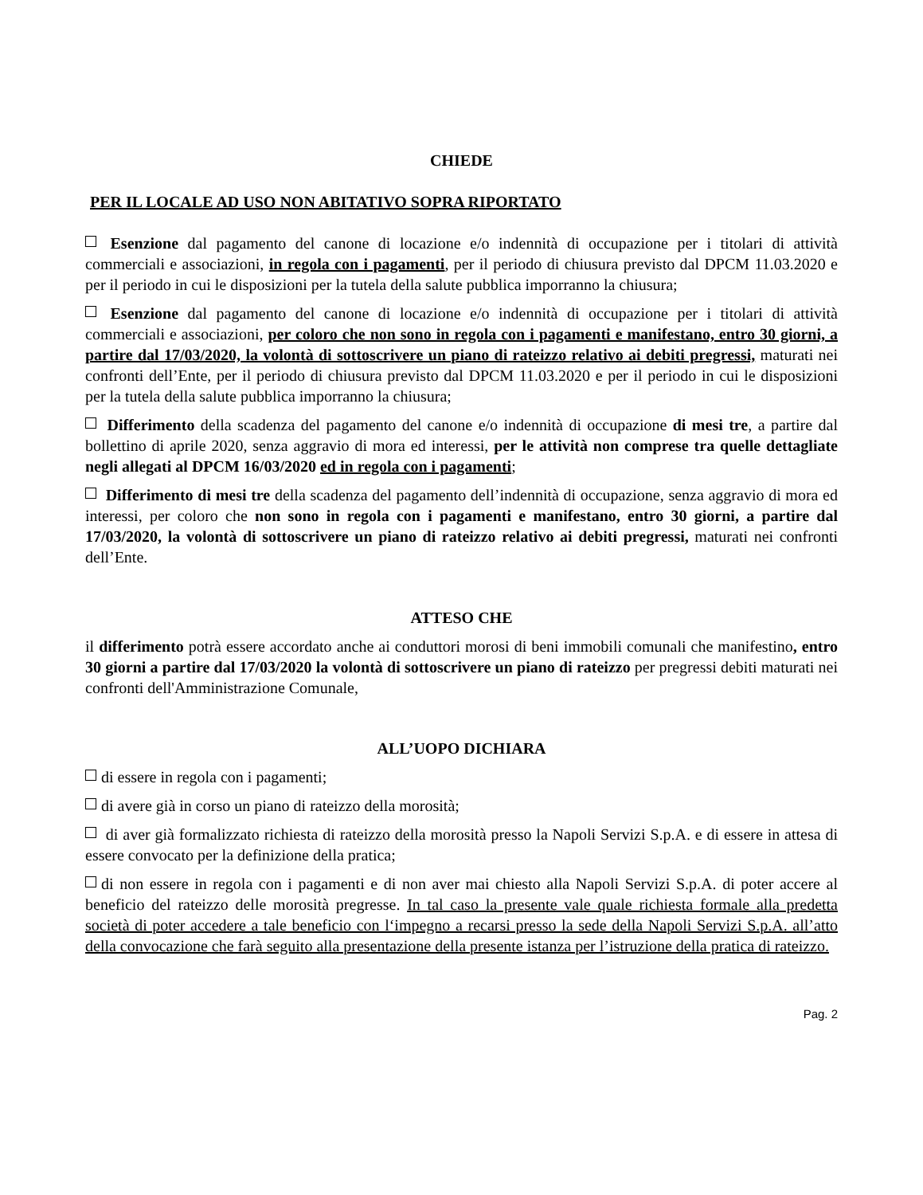CHIEDE
PER IL LOCALE AD USO NON ABITATIVO SOPRA RIPORTATO
Esenzione dal pagamento del canone di locazione e/o indennità di occupazione per i titolari di attività commerciali e associazioni, in regola con i pagamenti, per il periodo di chiusura previsto dal DPCM 11.03.2020 e per il periodo in cui le disposizioni per la tutela della salute pubblica imporranno la chiusura;
Esenzione dal pagamento del canone di locazione e/o indennità di occupazione per i titolari di attività commerciali e associazioni, per coloro che non sono in regola con i pagamenti e manifestano, entro 30 giorni, a partire dal 17/03/2020, la volontà di sottoscrivere un piano di rateizzo relativo ai debiti pregressi, maturati nei confronti dell’Ente, per il periodo di chiusura previsto dal DPCM 11.03.2020 e per il periodo in cui le disposizioni per la tutela della salute pubblica imporranno la chiusura;
Differimento della scadenza del pagamento del canone e/o indennità di occupazione di mesi tre, a partire dal bollettino di aprile 2020, senza aggravio di mora ed interessi, per le attività non comprese tra quelle dettagliate negli allegati al DPCM 16/03/2020 ed in regola con i pagamenti;
Differimento di mesi tre della scadenza del pagamento dell’indennità di occupazione, senza aggravio di mora ed interessi, per coloro che non sono in regola con i pagamenti e manifestano, entro 30 giorni, a partire dal 17/03/2020, la volontà di sottoscrivere un piano di rateizzo relativo ai debiti pregressi, maturati nei confronti dell’Ente.
ATTESO CHE
il differimento potrà essere accordato anche ai conduttori morosi di beni immobili comunali che manifestino, entro 30 giorni a partire dal 17/03/2020 la volontà di sottoscrivere un piano di rateizzo per pregressi debiti maturati nei confronti dell'Amministrazione Comunale,
ALL’UOPO DICHIARA
di essere in regola con i pagamenti;
di avere già in corso un piano di rateizzo della morosità;
di aver già formalizzato richiesta di rateizzo della morosità presso la Napoli Servizi S.p.A. e di essere in attesa di essere convocato per la definizione della pratica;
di non essere in regola con i pagamenti e di non aver mai chiesto alla Napoli Servizi S.p.A. di poter accere al beneficio del rateizzo delle morosità pregresse. In tal caso la presente vale quale richiesta formale alla predetta società di poter accedere a tale beneficio con l‘impegno a recarsi presso la sede della Napoli Servizi S.p.A. all’atto della convocazione che farà seguito alla presentazione della presente istanza per l’istruzione della pratica di rateizzo.
Pag. 2